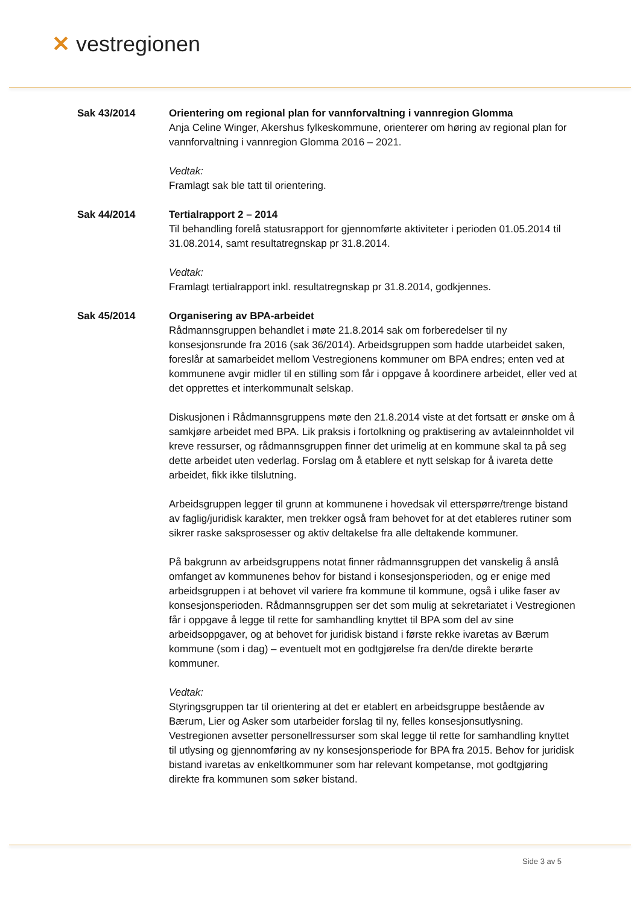✕ vestregionen
Sak 43/2014 Orientering om regional plan for vannforvaltning i vannregion Glomma
Anja Celine Winger, Akershus fylkeskommune, orienterer om høring av regional plan for vannforvaltning i vannregion Glomma 2016 – 2021.
Vedtak:
Framlagt sak ble tatt til orientering.
Sak 44/2014 Tertialrapport 2 – 2014
Til behandling forelå statusrapport for gjennomførte aktiviteter i perioden 01.05.2014 til 31.08.2014, samt resultatregnskap pr 31.8.2014.
Vedtak:
Framlagt tertialrapport inkl. resultatregnskap pr 31.8.2014, godkjennes.
Sak 45/2014 Organisering av BPA-arbeidet
Rådmannsgruppen behandlet i møte 21.8.2014 sak om forberedelser til ny konsesjonsrunde fra 2016 (sak 36/2014). Arbeidsgruppen som hadde utarbeidet saken, foreslår at samarbeidet mellom Vestregionens kommuner om BPA endres; enten ved at kommunene avgir midler til en stilling som får i oppgave å koordinere arbeidet, eller ved at det opprettes et interkommunalt selskap.
Diskusjonen i Rådmannsgruppens møte den 21.8.2014 viste at det fortsatt er ønske om å samkjøre arbeidet med BPA. Lik praksis i fortolkning og praktisering av avtaleinnholdet vil kreve ressurser, og rådmannsgruppen finner det urimelig at en kommune skal ta på seg dette arbeidet uten vederlag. Forslag om å etablere et nytt selskap for å ivareta dette arbeidet, fikk ikke tilslutning.
Arbeidsgruppen legger til grunn at kommunene i hovedsak vil etterspørre/trenge bistand av faglig/juridisk karakter, men trekker også fram behovet for at det etableres rutiner som sikrer raske saksprosesser og aktiv deltakelse fra alle deltakende kommuner.
På bakgrunn av arbeidsgruppens notat finner rådmannsgruppen det vanskelig å anslå omfanget av kommunenes behov for bistand i konsesjonsperioden, og er enige med arbeidsgruppen i at behovet vil variere fra kommune til kommune, også i ulike faser av konsesjonsperioden. Rådmannsgruppen ser det som mulig at sekretariatet i Vestregionen får i oppgave å legge til rette for samhandling knyttet til BPA som del av sine arbeidsoppgaver, og at behovet for juridisk bistand i første rekke ivaretas av Bærum kommune (som i dag) – eventuelt mot en godtgjørelse fra den/de direkte berørte kommuner.
Vedtak:
Styringsgruppen tar til orientering at det er etablert en arbeidsgruppe bestående av Bærum, Lier og Asker som utarbeider forslag til ny, felles konsesjonsutlysning. Vestregionen avsetter personellressurser som skal legge til rette for samhandling knyttet til utlysing og gjennomføring av ny konsesjonsperiode for BPA fra 2015. Behov for juridisk bistand ivaretas av enkeltkommuner som har relevant kompetanse, mot godtgjøring direkte fra kommunen som søker bistand.
Side 3 av 5